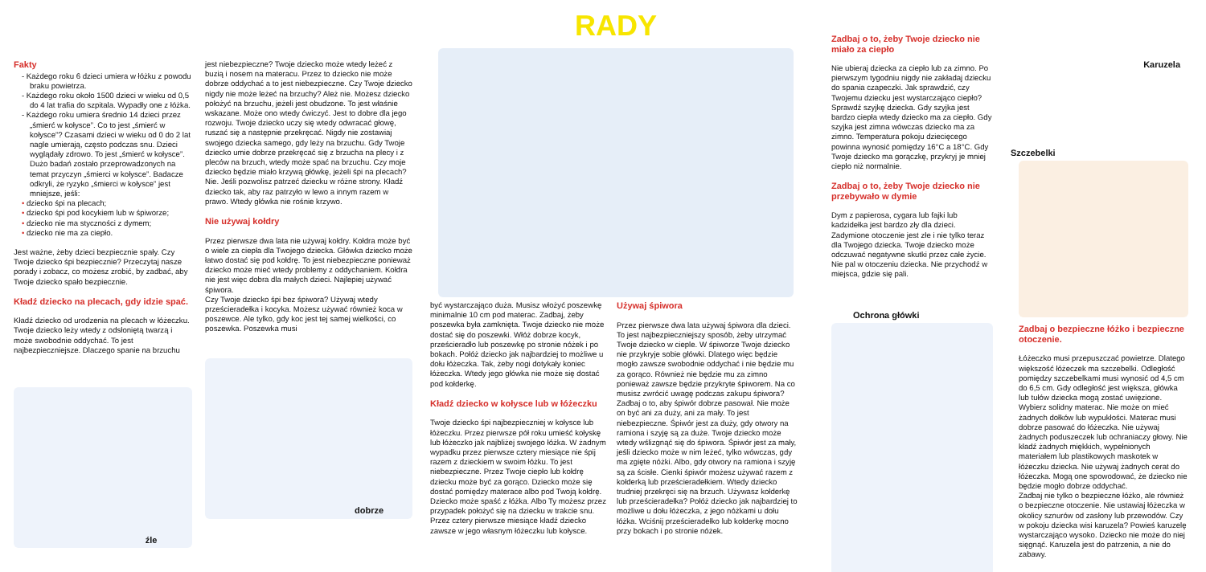Fakty
- Każdego roku 6 dzieci umiera w łóżku z powodu braku powietrza.
- Każdego roku około 1500 dzieci w wieku od 0,5 do 4 lat trafia do szpitala. Wypadły one z łóżka.
- Każdego roku umiera średnio 14 dzieci przez „śmierć w kołysce”. Co to jest „śmierć w kołysce”? Czasami dzieci w wieku od 0 do 2 lat nagle umierają, często podczas snu. Dzieci wyglądały zdrowo. To jest „śmierć w kołysce”. Dużo badań zostało przeprowadzonych na temat przyczyn „śmierci w kołysce”. Badacze odkryli, że ryzyko „śmierci w kołysce” jest mniejsze, jeśli:
• dziecko śpi na plecach;
• dziecko śpi pod kocykiem lub w śpiworze;
• dziecko nie ma styczności z dymem;
• dziecko nie ma za ciepło.
Jest ważne, żeby dzieci bezpiecznie spały. Czy Twoje dziecko śpi bezpiecznie? Przeczytaj nasze porady i zobacz, co możesz zrobić, by zadbać, aby Twoje dziecko spało bezpiecznie.
Kładź dziecko na plecach, gdy idzie spać.
Kładź dziecko od urodzenia na plecach w łóżeczku. Twoje dziecko leży wtedy z odsłoniętą twarzą i może swobodnie oddychać. To jest najbezpieczniejsze. Dlaczego spanie na brzuchu
źle
jest niebezpieczne? Twoje dziecko może wtedy leżeć z buzią i nosem na materacu. Przez to dziecko nie może dobrze oddychać a to jest niebezpieczne. Czy Twoje dziecko nigdy nie może leżeć na brzuchy? Ależ nie. Możesz dziecko położyć na brzuchu, jeżeli jest obudzone. To jest właśnie wskazane. Może ono wtedy ćwiczyć. Jest to dobre dla jego rozwoju. Twoje dziecko uczy się wtedy odwracać głowę, ruszać się a następnie przekręcać. Nigdy nie zostawiaj swojego dziecka samego, gdy leży na brzuchu. Gdy Twoje dziecko umie dobrze przekręcać się z brzucha na plecy i z pleców na brzuch, wtedy może spać na brzuchu. Czy moje dziecko będzie miało krzywą główkę, jeżeli śpi na plecach? Nie. Jeśli pozwolisz patrzeć dziecku w różne strony. Kładź dziecko tak, aby raz patrzyło w lewo a innym razem w prawo. Wtedy główka nie rośnie krzywo.
Nie używaj kołdry
Przez pierwsze dwa lata nie używaj kołdry. Kołdra może być o wiele za ciepła dla Twojego dziecka. Główka dziecko może łatwo dostać się pod kołdrę. To jest niebezpieczne ponieważ dziecko może mieć wtedy problemy z oddychaniem. Kołdra nie jest więc dobra dla małych dzieci. Najlepiej używać śpiwora.
Czy Twoje dziecko śpi bez śpiwora? Używaj wtedy prześcieradełka i kocyka. Możesz używać również koca w poszewce. Ale tylko, gdy koc jest tej samej wielkości, co poszewka. Poszewka musi
dobrze
RADY
być wystarczająco duża. Musisz włożyć poszewkę minimalnie 10 cm pod materac. Zadbaj, żeby poszewka była zamknięta. Twoje dziecko nie może dostać się do poszewki. Włóż dobrze kocyk, prześcieradło lub poszewkę po stronie nóżek i po bokach. Połóż dziecko jak najbardziej to możliwe u dołu łóżeczka. Tak, żeby nogi dotykały koniec łóżeczka. Wtedy jego główka nie może się dostać pod kołderkę.
Kładź dziecko w kołysce lub w łóżeczku
Twoje dziecko śpi najbezpieczniej w kołysce lub łóżeczku. Przez pierwsze pół roku umieść kołyskę lub łóżeczko jak najbliżej swojego łóżka. W żadnym wypadku przez pierwsze cztery miesiące nie śpij razem z dzieckiem w swoim łóżku. To jest niebezpieczne. Przez Twoje ciepło lub kołdrę dziecku może być za gorąco. Dziecko może się dostać pomiędzy materace albo pod Twoją kołdrę. Dziecko może spaść z łóżka. Albo Ty możesz przez przypadek położyć się na dziecku w trakcie snu. Przez cztery pierwsze miesiące kładź dziecko zawsze w jego własnym łóżeczku lub kołysce.
Używaj śpiwora
Przez pierwsze dwa lata używaj śpiwora dla dzieci. To jest najbezpieczniejszy sposób, żeby utrzymać Twoje dziecko w cieple. W śpiworze Twoje dziecko nie przykryje sobie główki. Dlatego więc będzie mogło zawsze swobodnie oddychać i nie będzie mu za gorąco. Również nie będzie mu za zimno ponieważ zawsze będzie przykryte śpiworem. Na co musisz zwrócić uwagę podczas zakupu śpiwora? Zadbaj o to, aby śpiwór dobrze pasował. Nie może on być ani za duży, ani za mały. To jest niebezpieczne. Śpiwór jest za duży, gdy otwory na ramiona i szyję są za duże. Twoje dziecko może wtedy wślizgnąć się do śpiwora. Śpiwór jest za mały, jeśli dziecko może w nim leżeć, tylko wówczas, gdy ma zgięte nóżki. Albo, gdy otwory na ramiona i szyję są za ścisłe. Cienki śpiwór możesz używać razem z kołderką lub prześcieradełkiem. Wtedy dziecko trudniej przekręci się na brzuch. Używasz kołderkę lub prześcieradełka? Połóż dziecko jak najbardziej to możliwe u dołu łóżeczka, z jego nóżkami u dołu łóżka. Wciśnij prześcieradełko lub kołderkę mocno przy bokach i po stronie nóżek.
Zadbaj o to, żeby Twoje dziecko nie miało za ciepło
Nie ubieraj dziecka za ciepło lub za zimno. Po pierwszym tygodniu nigdy nie zakładaj dziecku do spania czapeczki. Jak sprawdzić, czy Twojemu dziecku jest wystarczająco ciepło? Sprawdź szyjkę dziecka. Gdy szyjka jest bardzo ciepła wtedy dziecko ma za ciepło. Gdy szyjka jest zimna wówczas dziecko ma za zimno. Temperatura pokoju dziecięcego powinna wynosić pomiędzy 16°C a 18°C. Gdy Twoje dziecko ma gorączkę, przykryj je mniej ciepło niż normalnie.
Zadbaj o to, żeby Twoje dziecko nie przebywało w dymie
Dym z papierosa, cygara lub fajki lub kadzidełka jest bardzo zły dla dzieci. Zadymione otoczenie jest złe i nie tylko teraz dla Twojego dziecka. Twoje dziecko może odczuwać negatywne skutki przez całe życie. Nie pal w otoczeniu dziecka. Nie przychodź w miejsca, gdzie się pali.
Ochrona główki
Karuzela
Szczebelki
Zadbaj o bezpieczne łóżko i bezpieczne otoczenie.
Łóżeczko musi przepuszczać powietrze. Dlatego większość łóżeczek ma szczebelki. Odległość pomiędzy szczebelkami musi wynosić od 4,5 cm do 6,5 cm. Gdy odległość jest większa, główka lub tułów dziecka mogą zostać uwięzione. Wybierz solidny materac. Nie może on mieć żadnych dołków lub wypukłości. Materac musi dobrze pasować do łóżeczka. Nie używaj żadnych poduszeczek lub ochraniaczy głowy. Nie kładź żadnych miękkich, wypełnionych materiałem lub plastikowych maskotek w łóżeczku dziecka. Nie używaj żadnych cerat do łóżeczka. Mogą one spowodować, że dziecko nie będzie mogło dobrze oddychać.
Zadbaj nie tylko o bezpieczne łóżko, ale również o bezpieczne otoczenie. Nie ustawiaj łóżeczka w okolicy sznurów od zasłony lub przewodów. Czy w pokoju dziecka wisi karuzela? Powieś karuzelę wystarczająco wysoko. Dziecko nie może do niej sięgnąć. Karuzela jest do patrzenia, a nie do zabawy.